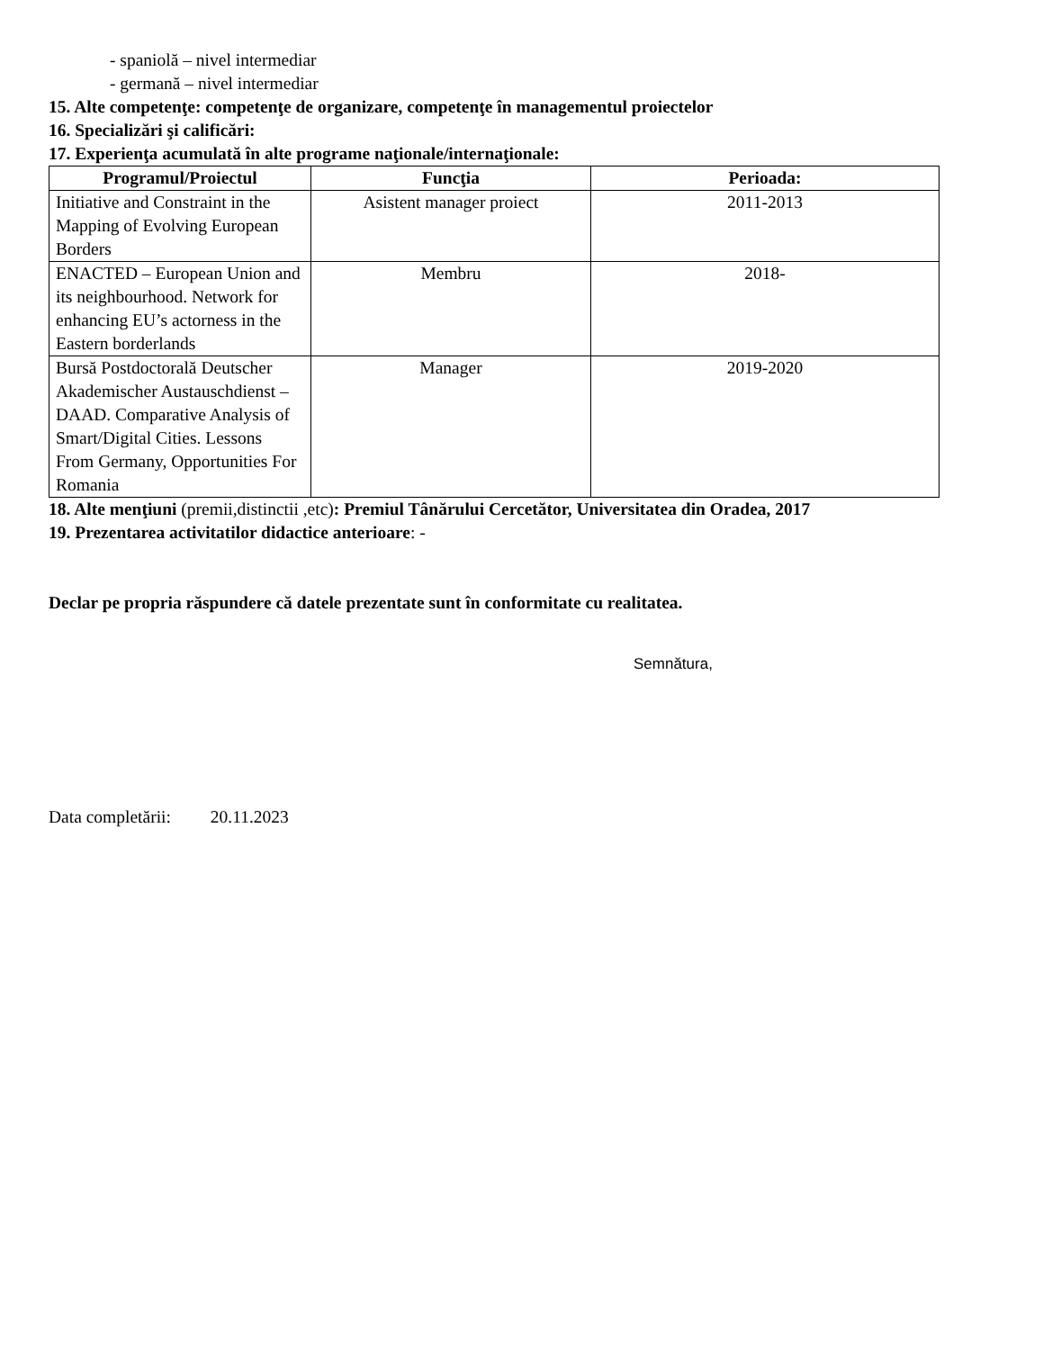- spaniolă – nivel intermediar
- germană – nivel intermediar
15. Alte competenţe: competenţe de organizare, competenţe în managementul proiectelor
16. Specializări şi calificări:
17. Experienţa acumulată în alte programe naţionale/internaţionale:
| Programul/Proiectul | Funcţia | Perioada: |
| --- | --- | --- |
| Initiative and Constraint in the Mapping of Evolving European Borders | Asistent manager proiect | 2011-2013 |
| ENACTED – European Union and its neighbourhood. Network for enhancing EU’s actorness in the Eastern borderlands | Membru | 2018- |
| Bursă Postdoctorală Deutscher Akademischer Austauschdienst – DAAD. Comparative Analysis of Smart/Digital Cities. Lessons From Germany, Opportunities For Romania | Manager | 2019-2020 |
18. Alte menţiuni (premii,distinctii ,etc): Premiul Tânărului Cercetător, Universitatea din Oradea, 2017
19. Prezentarea activitatilor didactice anterioare: -
Declar pe propria răspundere că datele prezentate sunt în conformitate cu realitatea.
Semnătura,
Data completării: 20.11.2023